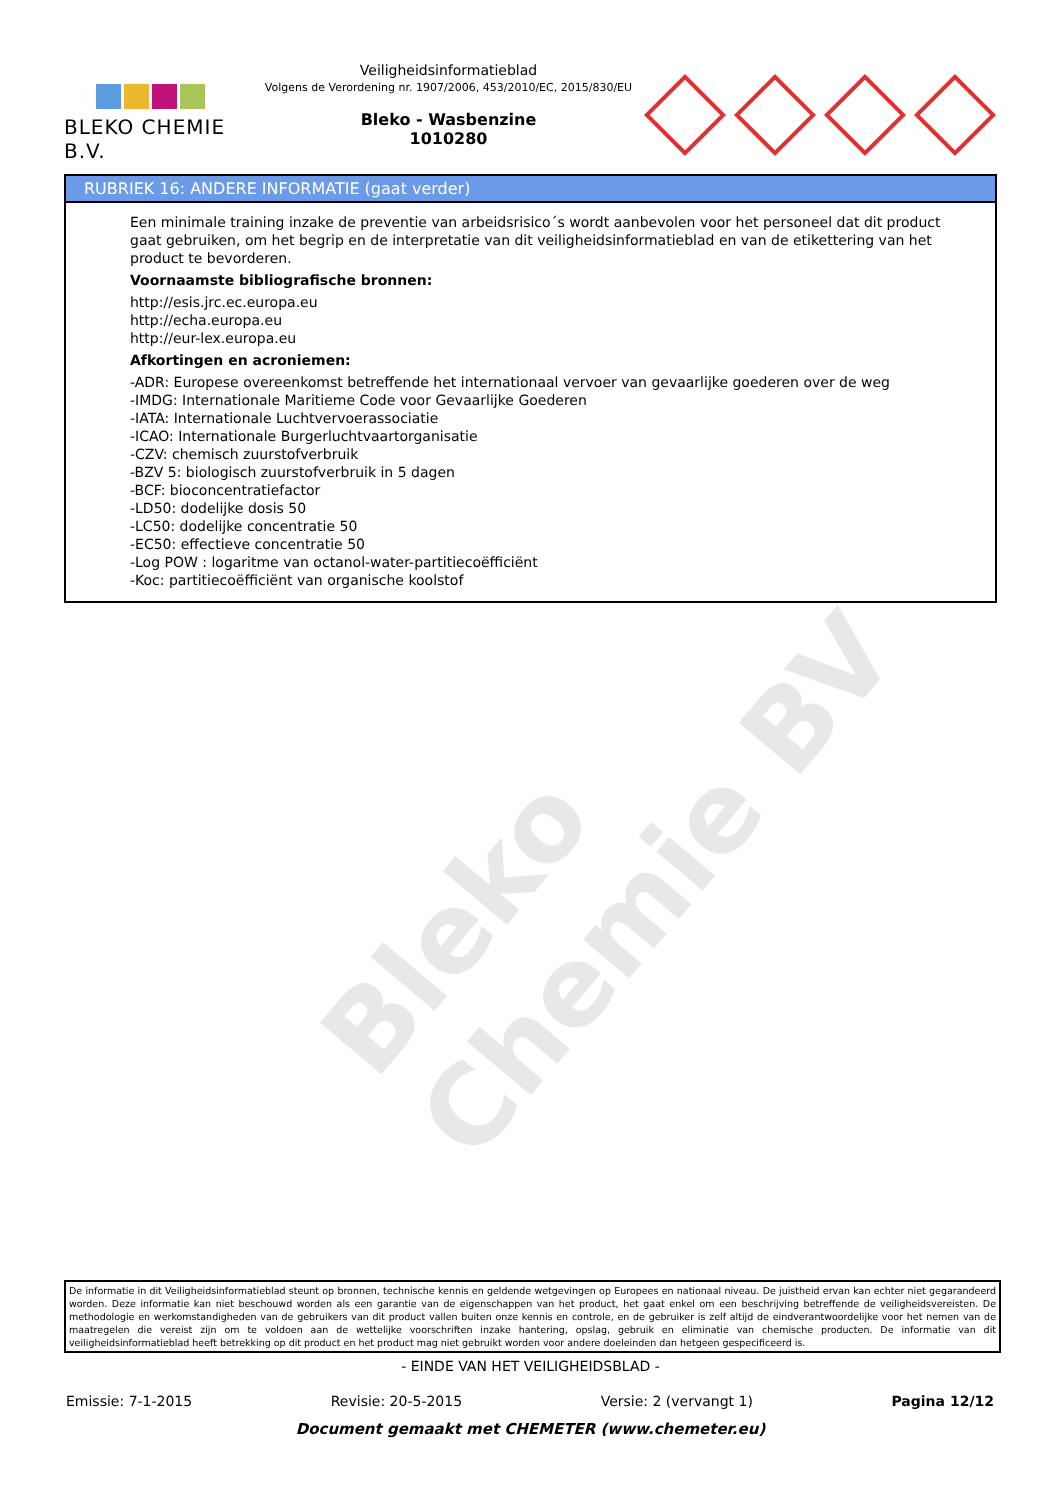BLEKO CHEMIE B.V.
Veiligheidsinformatieblad
Volgens de Verordening nr. 1907/2006, 453/2010/EC, 2015/830/EU
Bleko - Wasbenzine
1010280
RUBRIEK 16: ANDERE INFORMATIE (gaat verder)
Een minimale training inzake de preventie van arbeidsrisico´s wordt aanbevolen voor het personeel dat dit product gaat gebruiken, om het begrip en de interpretatie van dit veiligheidsinformatieblad en van de etikettering van het product te bevorderen.
Voornaamste bibliografische bronnen:
http://esis.jrc.ec.europa.eu
http://echa.europa.eu
http://eur-lex.europa.eu
Afkortingen en acroniemen:
-ADR: Europese overeenkomst betreffende het internationaal vervoer van gevaarlijke goederen over de weg
-IMDG: Internationale Maritieme Code voor Gevaarlijke Goederen
-IATA: Internationale Luchtvervoerassociatie
-ICAO: Internationale Burgerluchtvaartorganisatie
-CZV: chemisch zuurstofverbruik
-BZV 5: biologisch zuurstofverbruik in 5 dagen
-BCF: bioconcentratiefactor
-LD50: dodelijke dosis 50
-LC50: dodelijke concentratie 50
-EC50: effectieve concentratie 50
-Log POW : logaritme van octanol-water-partitiecoëfficiënt
-Koc: partitiecoëfficiënt van organische koolstof
Bleko Chemie BV
De informatie in dit Veiligheidsinformatieblad steunt op bronnen, technische kennis en geldende wetgevingen op Europees en nationaal niveau. De juistheid ervan kan echter niet gegarandeerd worden. Deze informatie kan niet beschouwd worden als een garantie van de eigenschappen van het product, het gaat enkel om een beschrijving betreffende de veiligheidsvereisten. De methodologie en werkomstandigheden van de gebruikers van dit product vallen buiten onze kennis en controle, en de gebruiker is zelf altijd de eindverantwoordelijke voor het nemen van de maatregelen die vereist zijn om te voldoen aan de wettelijke voorschriften inzake hantering, opslag, gebruik en eliminatie van chemische producten. De informatie van dit veiligheidsinformatieblad heeft betrekking op dit product en het product mag niet gebruikt worden voor andere doeleinden dan hetgeen gespecificeerd is.
- EINDE VAN HET VEILIGHEIDSBLAD -
Emissie: 7-1-2015 Revisie: 20-5-2015 Versie: 2 (vervangt 1) Pagina 12/12
Document gemaakt met CHEMETER (www.chemeter.eu)